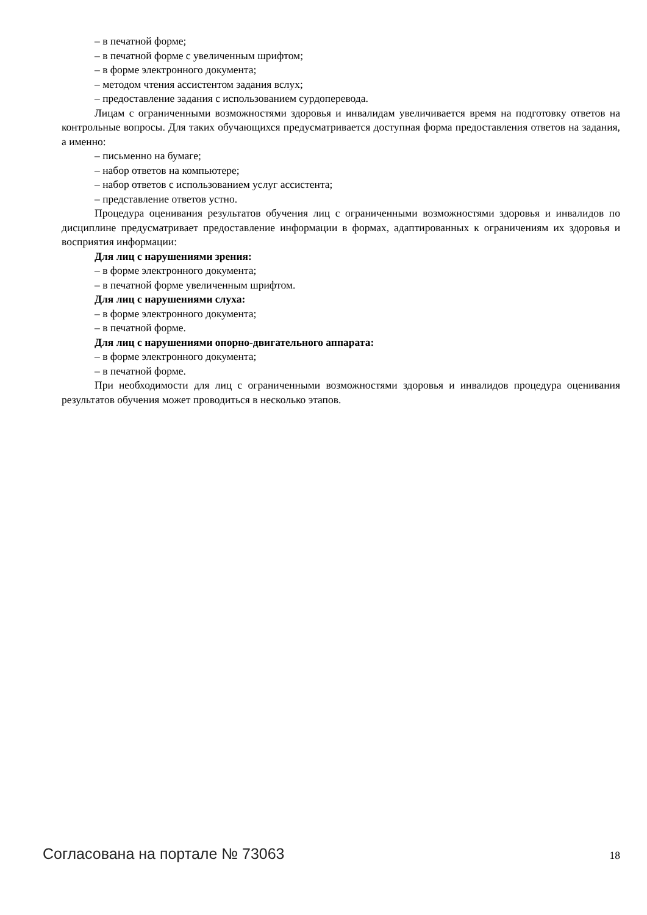– в печатной форме;
– в печатной форме с увеличенным шрифтом;
– в форме электронного документа;
– методом чтения ассистентом задания вслух;
– предоставление задания с использованием сурдоперевода.
Лицам с ограниченными возможностями здоровья и инвалидам увеличивается время на подготовку ответов на контрольные вопросы. Для таких обучающихся предусматривается доступная форма предоставления ответов на задания, а именно:
– письменно на бумаге;
– набор ответов на компьютере;
– набор ответов с использованием услуг ассистента;
– представление ответов устно.
Процедура оценивания результатов обучения лиц с ограниченными возможностями здоровья и инвалидов по дисциплине предусматривает предоставление информации в формах, адаптированных к ограничениям их здоровья и восприятия информации:
Для лиц с нарушениями зрения:
– в форме электронного документа;
– в печатной форме увеличенным шрифтом.
Для лиц с нарушениями слуха:
– в форме электронного документа;
– в печатной форме.
Для лиц с нарушениями опорно-двигательного аппарата:
– в форме электронного документа;
– в печатной форме.
При необходимости для лиц с ограниченными возможностями здоровья и инвалидов процедура оценивания результатов обучения может проводиться в несколько этапов.
Согласована на портале № 73063 18